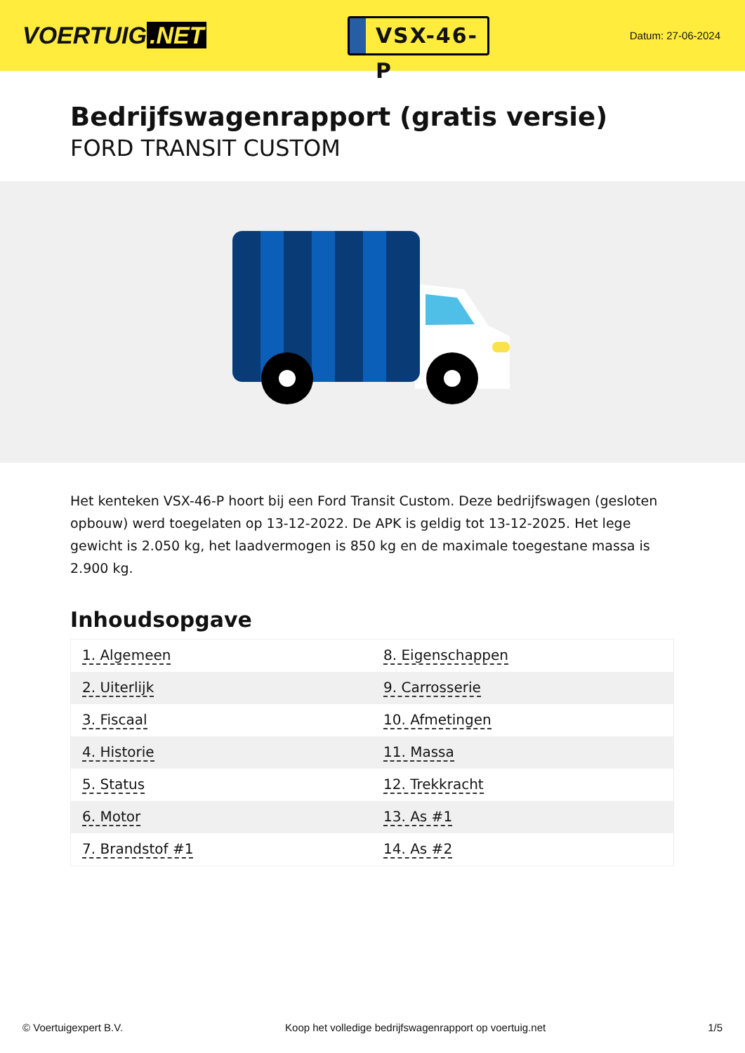VOERTUIG.NET
VSX-46-P
Datum: 27-06-2024
Bedrijfswagenrapport (gratis versie)
FORD TRANSIT CUSTOM
Het kenteken VSX-46-P hoort bij een Ford Transit Custom. Deze bedrijfswagen (gesloten opbouw) werd toegelaten op 13-12-2022. De APK is geldig tot 13-12-2025. Het lege gewicht is 2.050 kg, het laadvermogen is 850 kg en de maximale toegestane massa is 2.900 kg.
Inhoudsopgave
| 1. Algemeen | 8. Eigenschappen |
| 2. Uiterlijk | 9. Carrosserie |
| 3. Fiscaal | 10. Afmetingen |
| 4. Historie | 11. Massa |
| 5. Status | 12. Trekkracht |
| 6. Motor | 13. As #1 |
| 7. Brandstof #1 | 14. As #2 |
© Voertuigexpert B.V. Koop het volledige bedrijfswagenrapport op voertuig.net 1/5